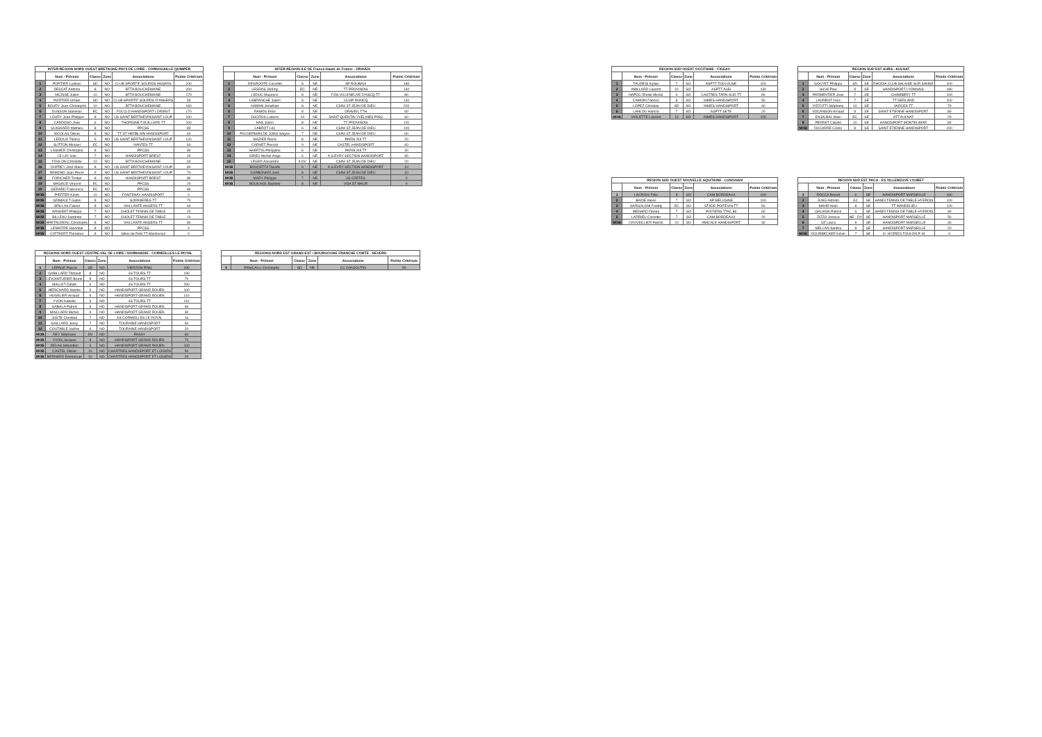INTER-REGION NORD OUEST BRETAGNE-PAYS DE LOIRE - CORNOUAILLE QUIMPER
| | Nom - Prénom | Classe | Zone | Associations | Points Critérium |
| --- | --- | --- | --- | --- | --- |
| 1 | PORTIER Ludovic | SD | NO | CLUB SPORTIF SOURDS ANGERS | 100 |
| 2 | DESCAT Antoine | 8 | NO | BTTA BOUCHEMAINE | 200 |
| 3 | NICAISE Julien | 10 | NO | BTTA BOUCHEMAINE | 170 |
| 4 | PORTIER Urbain | SD | NO | CLUB SPORTIF SOURDS D'ANGERS | 90 |
| 5 | BOURY Jean-Christophe | 10 | NO | BTTA BOUCHEMAINE | 160 |
| 6 | DUSSON Stanislas | EC | NO | FOLCLO HANDISPORT LORIENT | 170 |
| 7 | LOURY Jean-Philippe | 8 | NO | US SAINT BERTHEVIN/SAINT LOUP | 160 |
| 8 | CARDOSO Joao | 6 | NO | THORIGNE FOUILLARD TT | 100 |
| 9 | GUIGNARD Mathieu | 8 | NO | PPCSS | 80 |
| 10 | NICOLAS Olivier | 8 | NO | TT ST HERBLAIN HANDISPORT | 60 |
| 11 | LEROUX Thierry | 9 | NO | US SAINT BERTHEVIN/SAINT LOUP | 120 |
| 12 | SUTTON Mickael | EC | NO | NANTES TT | 60 |
| 13 | LASNIER Christophe | 8 | NO | PPCSS | 80 |
| 14 | LE LAY Ivan | 7 | NO | HANDISPORT BREST | 20 |
| 15 | FOULON Christelle | 10 | NO | BTTA BOUCHEMAINE | 60 |
| 16 | DUPREY José-Marie | 8 | NO | US SAINT BERTHEVIN/SAINT LOUP | 80 |
| 17 | REMOND Jean-Pierre | 9 | NO | US SAINT BERTHEVIN/SAINT LOUP | 70 |
| 18 | FORICHER Tristan | 8 | NO | HANDISPORT BREST | 80 |
| 19 | MAGAUD Vincent | EC | NO | PPCSS | 20 |
| 20 | GERARD Francesca | EC | NO | PPCSS | 80 |
| MOB | PIEFFER Kévin | 10 | NO | FONTENAY HANDISPORT | 0 |
| MOB | GRIMAULT Gabin | 8 | NO | SORINIERES TT | 70 |
| MOB | GRILLAS Fabien | 8 | NO | VAILLANTE ANGERS TT | 60 |
| MOB | WINGERT Philippe | 7 | NO | CHOLET TENNIS DE TABLE | 20 |
| MOB | BILLEAU Sandrine | 7 | NO | CHOLET TENNIS DE TABLE | 10 |
| MOB | BRETAUDEAU Christophe | 8 | NO | VAILLANTE ANGERS TT | 80 |
| MOB | LEMAITRE Gwendal | 8 | NO | PPCSS | 0 |
| MOB | CATTAERT Théodore | 8 | NO | Gilles de Retz TT Machecoul | 0 |
INTER-REGION ILE DE France-Hauts de France - DRAVEIL
| | Nom - Prénom | Classe | Zone | Associations | Points Critérium |
| --- | --- | --- | --- | --- | --- |
| 1 | DEGROOTE Corentin | 8 | NE | AP ROUBAIX | 180 |
| 2 | LEGRAS Jérémy | EC | NE | TT PROVINOIS | 160 |
| 3 | LEDUC Maxence | 8 | NE | FOS VILLENEUVE D'ASCQ TT | 80 |
| 4 | LABRANCHE Julien | 8 | NE | ULIAP RONCQ | 140 |
| 5 | NAMAN Jonathan | 8 | NE | CSINI ST JEAN DE DIEU | 200 |
| 6 | RAMOS Enzo | 8 | NE | DRAVEIL TTH | 60 |
| 7 | DUCROS Ludovic | 10 | NE | SAINT QUENTIN YVELINES PING | 60 |
| 8 | HAG Julien | 8 | NE | TT PROVINOIS | 110 |
| 9 | LABROT Léo | 6 | NE | CSINI ST JEAN DE DIEU | 100 |
| 10 | POLDERMAN DE JONG Wayne | 7 | NE | CSINI ST JEAN DE DIEU | 60 |
| 11 | MAZIER Pierre | 8 | NE | PARIS XIII TT | 20 |
| 12 | CARNET Pierrick | 9 | NE | CASTEL HANDISPORT | 60 |
| 13 | HAERTIG Philippine | 6 | NE | PARIS XIII TT | 30 |
| 14 | GRIEU Michel-Ange | 6 | NE | A.S.EVRY SECTION HANDISPORT | 30 |
| 15 | LEGER Alexandre | 9 DV | NE | CSINI ST JEAN DE DIEU | 20 |
| MOB | BOUCETTA Taoufik | 6 | NE | A.S.EVRY SECTION HANDISPORT | 10 |
| MOB | CARBONARI José | 9 | NE | CSINI ST JEAN DE DIEU | 10 |
| MOB | MARY Philippe | 7 | NE | US CRETEIL | 0 |
| MOB | BOUILHOL Baptiste | 8 | NE | VGA ST MAUR | 0 |
REGIONS NORD OUEST CENTRE-VAL DE LOIRE / NORMANDIE - CORMEILLES LE ROYAL
| | Nom - Prénom | Classe | Zone | Associations | Points Critérium |
| --- | --- | --- | --- | --- | --- |
| 1 | LEPAGE Pascal | SD | NO | VIERZON PING | 190 |
| 2 | GABILLARD Thibault | 8 | NO | 4S TOURS TT | 190 |
| 3 | LEVOINTURIER Bruno | 8 | NO | 4S TOURS TT | 70 |
| 4 | MALLET Dimitri | 6 | NO | 4S TOURS TT | 250 |
| 5 | HERICHARD Sophie | 9 | NO | HANDISPORT GRAND ROUEN | 100 |
| 6 | HUGELIER Arnaud | 8 | NO | HANDISPORT GRAND ROUEN | 110 |
| 7 | YVON Isabelle | 9 | NO | 4S TOURS TT | 110 |
| 8 | GABALA Patrick | 8 | NO | HANDISPORT GRAND ROUEN | 96 |
| 9 | MAILLARD Michel | 9 | NO | HANDISPORT GRAND ROUEN | 30 |
| 10 | JUSTE Christine | 7 | NO | AS CORMEILLES LE ROYAL | 16 |
| 11 | GAILLARD Jessy | 7 | NO | TOURAINE HANDISPORT | 60 |
| 12 | COUTABLE Valérie | 6 | NO | TOURAINE HANDISPORT | 20 |
| MOB | REY Stéphane | DV | NO | PASSY | 60 |
| MOB | YVON Jacques | 8 | NO | HANDISPORT GRAND ROUEN | 70 |
| MOB | DELAS Sébastien | 6 | NO | HANDISPORT GRAND ROUEN | 100 |
| MOB | CASTEL Olivier | 10 | NO | CHARTRES HANDISPORT ET LOISIRS | 50 |
| MOB | BERNARD Emmanuel | 10 | NO | CHARTRES HANDISPORT ET LOISIRS | 20 |
REGIONS NORD EST GRAND-EST / BOURGOGNE FRANCHE COMTE - NEVERS
| | Nom - Prénom | Classe | Zone | Associations | Points Critérium |
| --- | --- | --- | --- | --- | --- |
| 1 | PANICALLI Christophe | SD | NE | CC DANJOUTIN | 50 |
REGION SUD OUEST OCCITANIE - FIGEAC
| | Nom - Prénom | Classe | Zone | Associations | Points Critérium |
| --- | --- | --- | --- | --- | --- |
| 1 | TAUZIESI Kylian | 7 | SO | ASPTT TOULOUSE | 100 |
| 2 | AMILLARD Laurent | 10 | SO | ASPTT ALBI | 130 |
| 3 | NAPOLI Emilio Michel | 6 | SO | CASTRES TARN SUD TT | 80 |
| 4 | CAMOIN Fabrice | 8 | SO | NIMES HANDISPORT | 50 |
| 5 | LOPEZ Christian | SD | SO | NIMES HANDISPORT | 60 |
| 6 | LAHLOU Hamza | 7 | SO | ASPTT SETE | 20 |
| MOB | VIOLETTE Laurent | 10 | SO | NIMES HANDISPORT | 100 |
REGION SUD EST AURA - AULNAT
| | Nom - Prénom | Classe | Zone | Associations | Points Critérium |
| --- | --- | --- | --- | --- | --- |
| 1 | GOUYET Philippe | SD | SE | RHODIA CLUB SALAISE SUR SANNE | 100 |
| 2 | SILVA Paul | 8 | SE | HANDISPORT LYONNAIS | 180 |
| 3 | PARMENTIER Jean | 7 | SE | CHAMBERY TT | 100 |
| 4 | LAURENT Yves | 7 | SE | TT GERLAND | 100 |
| 5 | VIZZUTTI Stéphane | 10 | SE | VARCES TT | 70 |
| 6 | VOCANSON Arnaud | 8 | SE | SAINT ETIENNE HANDISPORT | 80 |
| 7 | ENJALBAL Marc | EC | SE | ATT AULNAT | 20 |
| 8 | PERRET Claude | 10 | SE | HANDISPORT MONTELIMAR | 80 |
| MOB | DUCARRE Cécile | 8 | SE | SAINT ETIENNE HANDISPORT | 100 |
REGION SUD OUEST NOUVELLE AQUITAINE - LUSIGNAN
| | Nom - Prénom | Classe | Zone | Associations | Points Critérium |
| --- | --- | --- | --- | --- | --- |
| 1 | LACROIX Félix | 8 | SO | CAM BORDEAUX | 190 |
| 2 | BADIE Alexis | 7 | SO | AP MELUSINE | 100 |
| 3 | GARGALONI Freddy | EC | SO | STADE POITEVIN TT | 50 |
| 4 | MENARD Florian | 7 | SO | POITIERS TTAC 86 | 60 |
| 5 | LARRIEU Corentin | 7 | SO | CAM BORDEAUX | 20 |
| MOB | CRUVEILLIER Patrick | 10 | SO | AMICALE HANDISPORT | 30 |
REGION SUD EST PACA - ES VILLENEUVE LOUBET
| | Nom - Prénom | Classe | Zone | Associations | Points Critérium |
| --- | --- | --- | --- | --- | --- |
| 1 | ROCCA Benoit | 6 | SE | HANDISPORT MARSEILLE | 160 |
| 2 | JUNG Antonin | EC | SE | HANDI TENNIS DE TABLE HYEROIS | 100 |
| 3 | MAHR Alain | 8 | SE | TT MANDELIEU | 120 |
| 4 | GALIANA Patrick | 6 | SE | HANDI TENNIS DE TABLE HYEROIS | 90 |
| 5 | ZIZZO Jessica | NE - DV | SE | HANDISPORT MARSEILLE | 50 |
| 6 | OZ Laura | 9 | SE | HANDISPORT MARSEILLE | 30 |
| 7 | MELLAN Sandra | 8 | SE | HANDISPORT MARSEILLE | 20 |
| MOB | DOURBECKER Kévin | 7 | SE | O. HYERES TOULON P. M. | 0 |